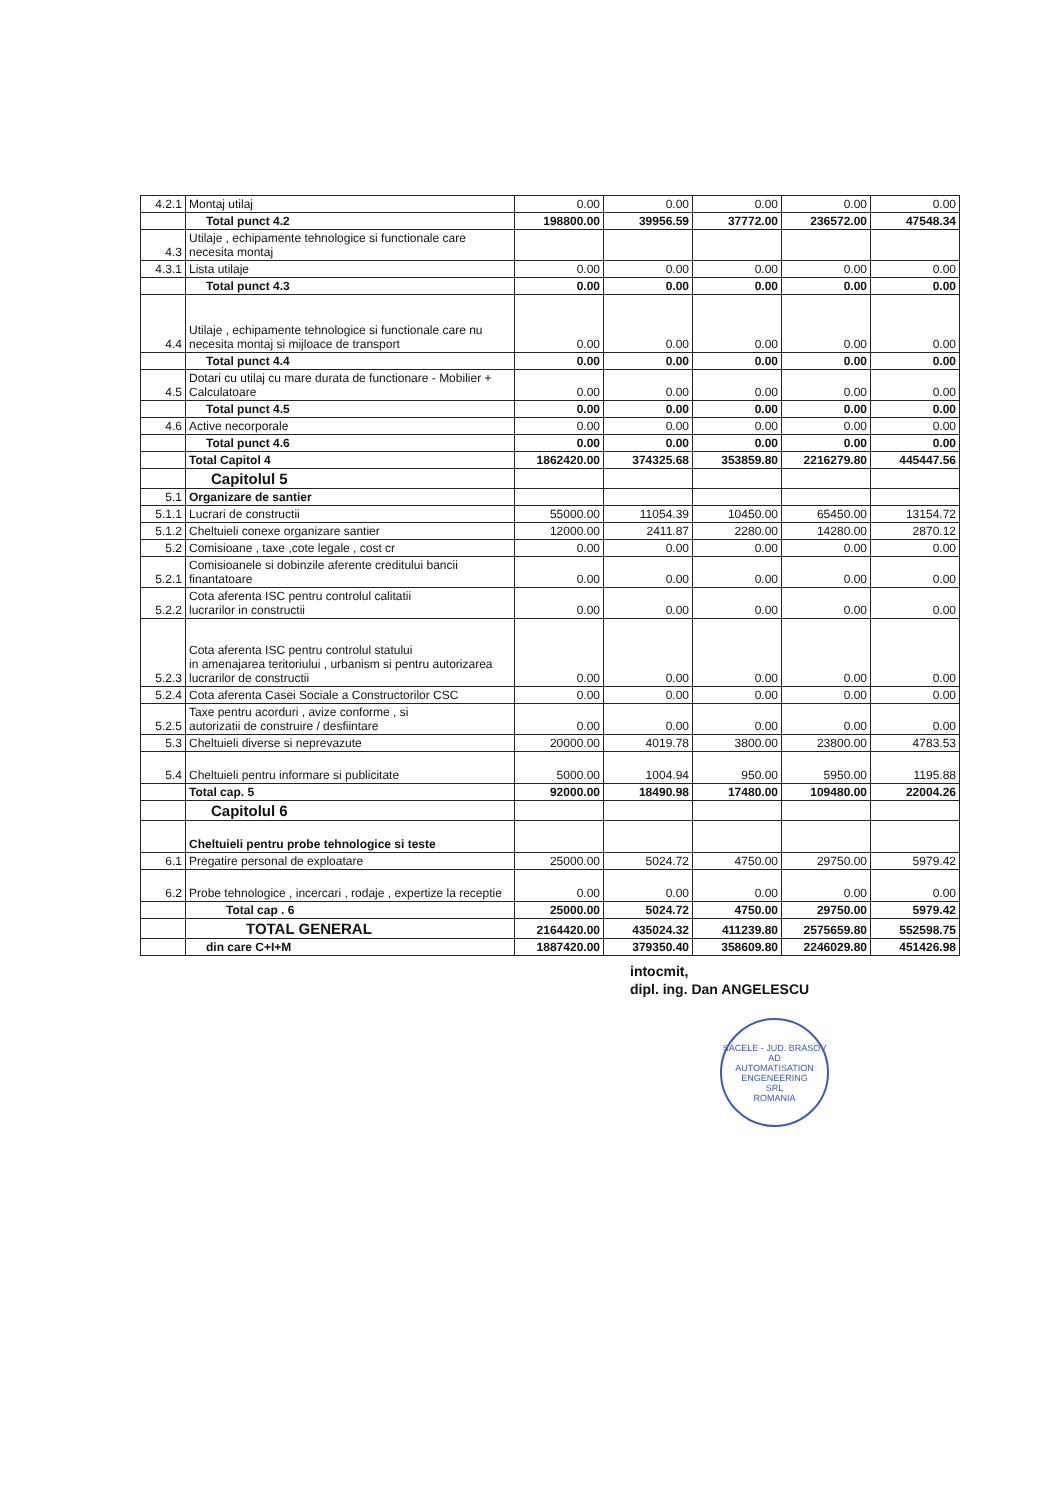| 4.2.1 | Montaj utilaj | 0.00 | 0.00 | 0.00 | 0.00 | 0.00 |
| | Total punct 4.2 | 198800.00 | 39956.59 | 37772.00 | 236572.00 | 47548.34 |
| 4.3 | Utilaje , echipamente tehnologice si functionale care necesita montaj | | | | | |
| 4.3.1 | Lista utilaje | 0.00 | 0.00 | 0.00 | 0.00 | 0.00 |
| | Total punct 4.3 | 0.00 | 0.00 | 0.00 | 0.00 | 0.00 |
| 4.4 | Utilaje , echipamente tehnologice si functionale care nu necesita montaj si mijloace de transport | 0.00 | 0.00 | 0.00 | 0.00 | 0.00 |
| | Total punct 4.4 | 0.00 | 0.00 | 0.00 | 0.00 | 0.00 |
| 4.5 | Dotari cu utilaj cu mare durata de functionare - Mobilier + Calculatoare | 0.00 | 0.00 | 0.00 | 0.00 | 0.00 |
| | Total punct 4.5 | 0.00 | 0.00 | 0.00 | 0.00 | 0.00 |
| 4.6 | Active necorporale | 0.00 | 0.00 | 0.00 | 0.00 | 0.00 |
| | Total punct 4.6 | 0.00 | 0.00 | 0.00 | 0.00 | 0.00 |
| | Total Capitol 4 | 1862420.00 | 374325.68 | 353859.80 | 2216279.80 | 445447.56 |
| | Capitolul 5 | | | | | |
| 5.1 | Organizare de santier | | | | | |
| 5.1.1 | Lucrari de constructii | 55000.00 | 11054.39 | 10450.00 | 65450.00 | 13154.72 |
| 5.1.2 | Cheltuieli conexe organizare santier | 12000.00 | 2411.87 | 2280.00 | 14280.00 | 2870.12 |
| 5.2 | Comisioane , taxe ,cote legale , cost cr | 0.00 | 0.00 | 0.00 | 0.00 | 0.00 |
| 5.2.1 | Comisioanele si dobinzile aferente creditului bancii finantatoare | 0.00 | 0.00 | 0.00 | 0.00 | 0.00 |
| 5.2.2 | Cota aferenta ISC pentru controlul calitatii lucrarilor in constructii | 0.00 | 0.00 | 0.00 | 0.00 | 0.00 |
| 5.2.3 | Cota aferenta ISC pentru controlul statului in amenajarea teritoriului , urbanism si pentru autorizarea lucrarilor de constructii | 0.00 | 0.00 | 0.00 | 0.00 | 0.00 |
| 5.2.4 | Cota aferenta Casei Sociale a Constructorilor CSC | 0.00 | 0.00 | 0.00 | 0.00 | 0.00 |
| 5.2.5 | Taxe pentru acorduri , avize conforme , si autorizatii de construire / desfiintare | 0.00 | 0.00 | 0.00 | 0.00 | 0.00 |
| 5.3 | Cheltuieli diverse si neprevazute | 20000.00 | 4019.78 | 3800.00 | 23800.00 | 4783.53 |
| 5.4 | Cheltuieli pentru informare si publicitate | 5000.00 | 1004.94 | 950.00 | 5950.00 | 1195.88 |
| | Total cap. 5 | 92000.00 | 18490.98 | 17480.00 | 109480.00 | 22004.26 |
| | Capitolul 6 | | | | | |
| | Cheltuieli pentru probe tehnologice si teste | | | | | |
| 6.1 | Pregatire personal de exploatare | 25000.00 | 5024.72 | 4750.00 | 29750.00 | 5979.42 |
| 6.2 | Probe tehnologice , incercari , rodaje , expertize la receptie | 0.00 | 0.00 | 0.00 | 0.00 | 0.00 |
| | Total cap . 6 | 25000.00 | 5024.72 | 4750.00 | 29750.00 | 5979.42 |
| | TOTAL GENERAL | 2164420.00 | 435024.32 | 411239.80 | 2575659.80 | 552598.75 |
| | din care C+I+M | 1887420.00 | 379350.40 | 358609.80 | 2246029.80 | 451426.98 |
intocmit,
dipl. ing. Dan ANGELESCU
SACELE - JUD. BRASOV
AD
AUTOMATISATION
ENGENEERING
SRL
ROMANIA